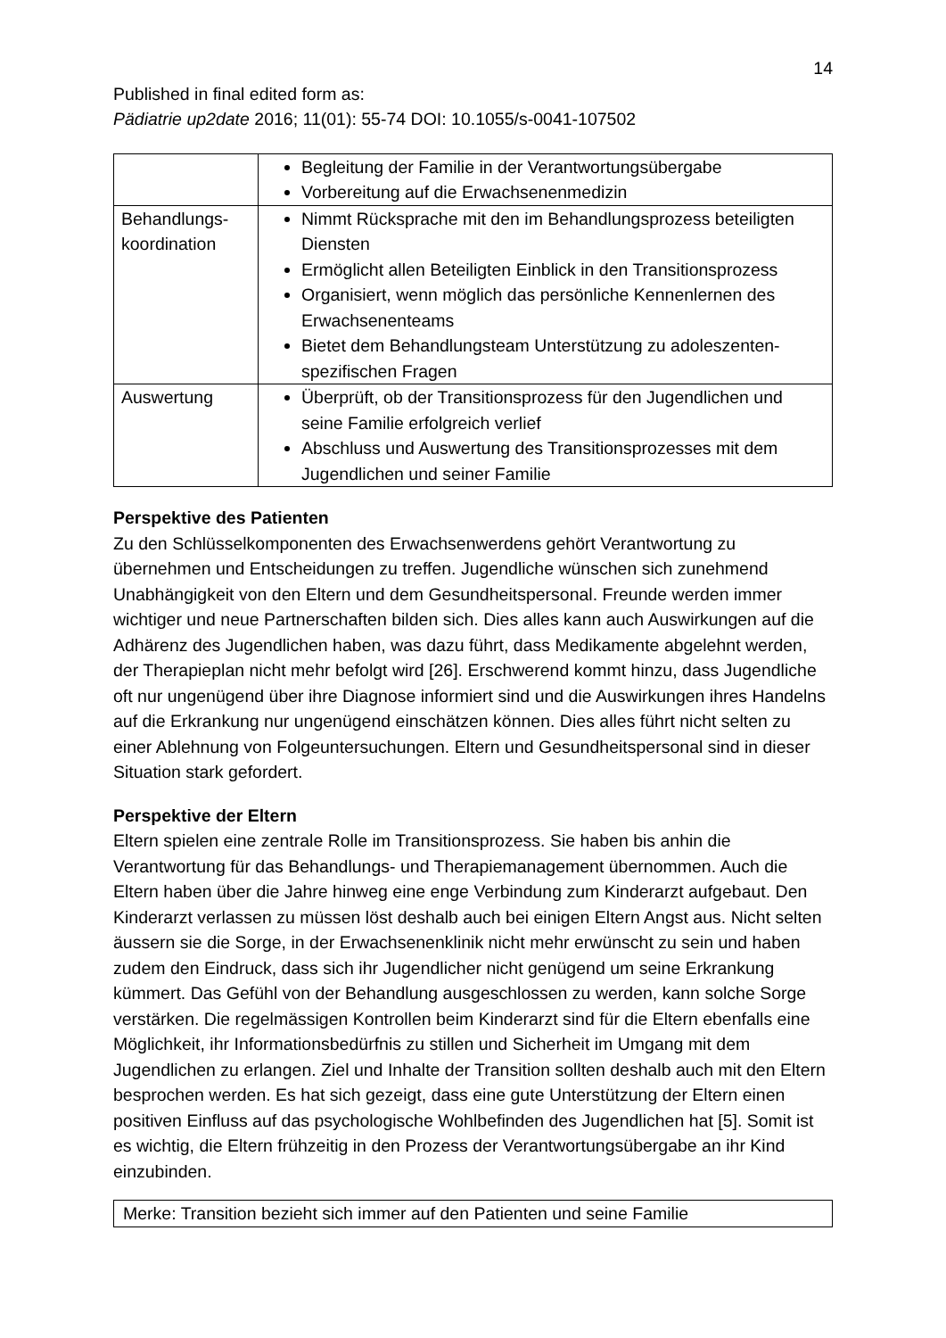14
Published in final edited form as:
Pädiatrie up2date 2016; 11(01): 55-74 DOI: 10.1055/s-0041-107502
| | Begleitung der Familie in der Verantwortungsübergabe Vorbereitung auf die Erwachsenenmedizin |
| Behandlungs- koordination | Nimmt Rücksprache mit den im Behandlungsprozess beteiligten Diensten Ermöglicht allen Beteiligten Einblick in den Transitionsprozess Organisiert, wenn möglich das persönliche Kennenlernen des Erwachsenenteams Bietet dem Behandlungsteam Unterstützung zu adoleszenten-spezifischen Fragen |
| Auswertung | Überprüft, ob der Transitionsprozess für den Jugendlichen und seine Familie erfolgreich verlief Abschluss und Auswertung des Transitionsprozesses mit dem Jugendlichen und seiner Familie |
Perspektive des Patienten
Zu den Schlüsselkomponenten des Erwachsenwerdens gehört Verantwortung zu übernehmen und Entscheidungen zu treffen. Jugendliche wünschen sich zunehmend Unabhängigkeit von den Eltern und dem Gesundheitspersonal. Freunde werden immer wichtiger und neue Partnerschaften bilden sich. Dies alles kann auch Auswirkungen auf die Adhärenz des Jugendlichen haben, was dazu führt, dass Medikamente abgelehnt werden, der Therapieplan nicht mehr befolgt wird [26]. Erschwerend kommt hinzu, dass Jugendliche oft nur ungenügend über ihre Diagnose informiert sind und die Auswirkungen ihres Handelns auf die Erkrankung nur ungenügend einschätzen können. Dies alles führt nicht selten zu einer Ablehnung von Folgeuntersuchungen. Eltern und Gesundheitspersonal sind in dieser Situation stark gefordert.
Perspektive der Eltern
Eltern spielen eine zentrale Rolle im Transitionsprozess. Sie haben bis anhin die Verantwortung für das Behandlungs- und Therapiemanagement übernommen. Auch die Eltern haben über die Jahre hinweg eine enge Verbindung zum Kinderarzt aufgebaut. Den Kinderarzt verlassen zu müssen löst deshalb auch bei einigen Eltern Angst aus. Nicht selten äussern sie die Sorge, in der Erwachsenenklinik nicht mehr erwünscht zu sein und haben zudem den Eindruck, dass sich ihr Jugendlicher nicht genügend um seine Erkrankung kümmert. Das Gefühl von der Behandlung ausgeschlossen zu werden, kann solche Sorge verstärken. Die regelmässigen Kontrollen beim Kinderarzt sind für die Eltern ebenfalls eine Möglichkeit, ihr Informationsbedürfnis zu stillen und Sicherheit im Umgang mit dem Jugendlichen zu erlangen. Ziel und Inhalte der Transition sollten deshalb auch mit den Eltern besprochen werden. Es hat sich gezeigt, dass eine gute Unterstützung der Eltern einen positiven Einfluss auf das psychologische Wohlbefinden des Jugendlichen hat [5]. Somit ist es wichtig, die Eltern frühzeitig in den Prozess der Verantwortungsübergabe an ihr Kind einzubinden.
Merke: Transition bezieht sich immer auf den Patienten und seine Familie